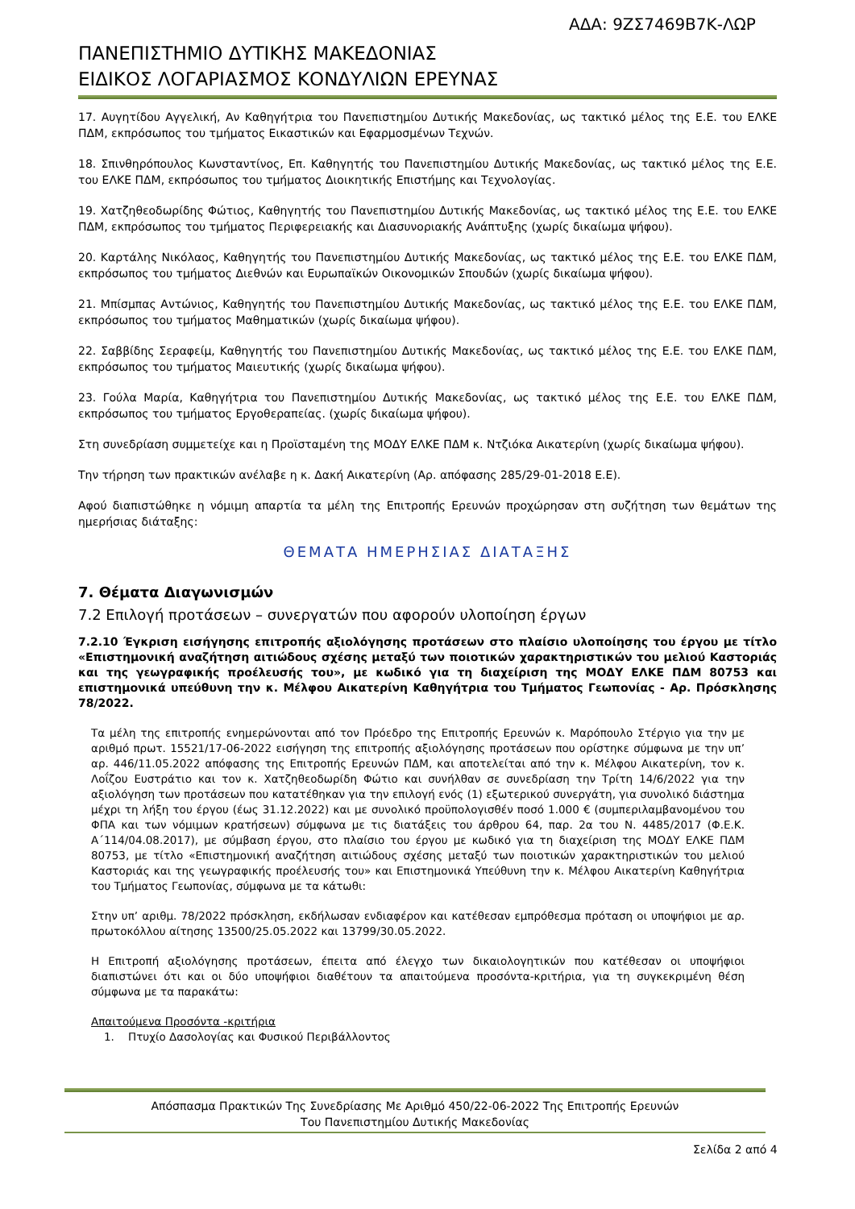ΑΔΑ: 9ΖΣ7469Β7Κ-ΛΩΡ
ΠΑΝΕΠΙΣΤΗΜΙΟ ΔΥΤΙΚΗΣ ΜΑΚΕΔΟΝΙΑΣ
ΕΙΔΙΚΟΣ ΛΟΓΑΡΙΑΣΜΟΣ ΚΟΝΔΥΛΙΩΝ ΕΡΕΥΝΑΣ
17. Αυγητίδου Αγγελική, Αν Καθηγήτρια του Πανεπιστημίου Δυτικής Μακεδονίας, ως τακτικό μέλος της Ε.Ε. του ΕΛΚΕ ΠΔΜ, εκπρόσωπος του τμήματος Εικαστικών και Εφαρμοσμένων Τεχνών.
18. Σπινθηρόπουλος Κωνσταντίνος, Επ. Καθηγητής του Πανεπιστημίου Δυτικής Μακεδονίας, ως τακτικό μέλος της Ε.Ε. του ΕΛΚΕ ΠΔΜ, εκπρόσωπος του τμήματος Διοικητικής Επιστήμης και Τεχνολογίας.
19. Χατζηθεοδωρίδης Φώτιος, Καθηγητής του Πανεπιστημίου Δυτικής Μακεδονίας, ως τακτικό μέλος της Ε.Ε. του ΕΛΚΕ ΠΔΜ, εκπρόσωπος του τμήματος Περιφερειακής και Διασυνοριακής Ανάπτυξης (χωρίς δικαίωμα ψήφου).
20. Καρτάλης Νικόλαος, Καθηγητής του Πανεπιστημίου Δυτικής Μακεδονίας, ως τακτικό μέλος της Ε.Ε. του ΕΛΚΕ ΠΔΜ, εκπρόσωπος του τμήματος Διεθνών και Ευρωπαϊκών Οικονομικών Σπουδών (χωρίς δικαίωμα ψήφου).
21. Μπίσμπας Αντώνιος, Καθηγητής του Πανεπιστημίου Δυτικής Μακεδονίας, ως τακτικό μέλος της Ε.Ε. του ΕΛΚΕ ΠΔΜ, εκπρόσωπος του τμήματος Μαθηματικών (χωρίς δικαίωμα ψήφου).
22. Σαββίδης Σεραφείμ, Καθηγητής του Πανεπιστημίου Δυτικής Μακεδονίας, ως τακτικό μέλος της Ε.Ε. του ΕΛΚΕ ΠΔΜ, εκπρόσωπος του τμήματος Μαιευτικής (χωρίς δικαίωμα ψήφου).
23. Γούλα Μαρία, Καθηγήτρια του Πανεπιστημίου Δυτικής Μακεδονίας, ως τακτικό μέλος της Ε.Ε. του ΕΛΚΕ ΠΔΜ, εκπρόσωπος του τμήματος Εργοθεραπείας. (χωρίς δικαίωμα ψήφου).
Στη συνεδρίαση συμμετείχε και η Προϊσταμένη της ΜΟΔΥ ΕΛΚΕ ΠΔΜ κ. Ντζιόκα Αικατερίνη (χωρίς δικαίωμα ψήφου).
Την τήρηση των πρακτικών ανέλαβε η κ. Δακή Αικατερίνη (Αρ. απόφασης 285/29-01-2018 Ε.Ε).
Αφού διαπιστώθηκε η νόμιμη απαρτία τα μέλη της Επιτροπής Ερευνών προχώρησαν στη συζήτηση των θεμάτων της ημερήσιας διάταξης:
ΘΕΜΑΤΑ ΗΜΕΡΗΣΙΑΣ ΔΙΑΤΑΞΗΣ
7. Θέματα Διαγωνισμών
7.2 Επιλογή προτάσεων – συνεργατών που αφορούν υλοποίηση έργων
7.2.10 Έγκριση εισήγησης επιτροπής αξιολόγησης προτάσεων στο πλαίσιο υλοποίησης του έργου με τίτλο «Επιστημονική αναζήτηση αιτιώδους σχέσης μεταξύ των ποιοτικών χαρακτηριστικών του μελιού Καστοριάς και της γεωγραφικής προέλευσής του», με κωδικό για τη διαχείριση της ΜΟΔΥ ΕΛΚΕ ΠΔΜ 80753 και επιστημονικά υπεύθυνη την κ. Μέλφου Αικατερίνη Καθηγήτρια του Τμήματος Γεωπονίας - Αρ. Πρόσκλησης 78/2022.
Τα μέλη της επιτροπής ενημερώνονται από τον Πρόεδρο της Επιτροπής Ερευνών κ. Μαρόπουλο Στέργιο για την με αριθμό πρωτ. 15521/17-06-2022 εισήγηση της επιτροπής αξιολόγησης προτάσεων που ορίστηκε σύμφωνα με την υπ’ αρ. 446/11.05.2022 απόφασης της Επιτροπής Ερευνών ΠΔΜ, και αποτελείται από την κ. Μέλφου Αικατερίνη, τον κ. Λοΐζου Ευστράτιο και τον κ. Χατζηθεοδωρίδη Φώτιο και συνήλθαν σε συνεδρίαση την Τρίτη 14/6/2022 για την αξιολόγηση των προτάσεων που κατατέθηκαν για την επιλογή ενός (1) εξωτερικού συνεργάτη, για συνολικό διάστημα μέχρι τη λήξη του έργου (έως 31.12.2022) και με συνολικό προϋπολογισθέν ποσό 1.000 € (συμπεριλαμβανομένου του ΦΠΑ και των νόμιμων κρατήσεων) σύμφωνα με τις διατάξεις του άρθρου 64, παρ. 2α του Ν. 4485/2017 (Φ.Ε.Κ. Α΄114/04.08.2017), με σύμβαση έργου, στο πλαίσιο του έργου με κωδικό για τη διαχείριση της ΜΟΔΥ ΕΛΚΕ ΠΔΜ 80753, με τίτλο «Επιστημονική αναζήτηση αιτιώδους σχέσης μεταξύ των ποιοτικών χαρακτηριστικών του μελιού Καστοριάς και της γεωγραφικής προέλευσής του» και Επιστημονικά Υπεύθυνη την κ. Μέλφου Αικατερίνη Καθηγήτρια του Τμήματος Γεωπονίας, σύμφωνα με τα κάτωθι:
Στην υπ’ αριθμ. 78/2022 πρόσκληση, εκδήλωσαν ενδιαφέρον και κατέθεσαν εμπρόθεσμα πρόταση οι υποψήφιοι με αρ. πρωτοκόλλου αίτησης 13500/25.05.2022 και 13799/30.05.2022.
Η Επιτροπή αξιολόγησης προτάσεων, έπειτα από έλεγχο των δικαιολογητικών που κατέθεσαν οι υποψήφιοι διαπιστώνει ότι και οι δύο υποψήφιοι διαθέτουν τα απαιτούμενα προσόντα-κριτήρια, για τη συγκεκριμένη θέση σύμφωνα με τα παρακάτω:
Απαιτούμενα Προσόντα -κριτήρια
1. Πτυχίο Δασολογίας και Φυσικού Περιβάλλοντος
Απόσπασμα Πρακτικών Της Συνεδρίασης Με Αριθμό 450/22-06-2022 Της Επιτροπής Ερευνών
Του Πανεπιστημίου Δυτικής Μακεδονίας
Σελίδα 2 από 4